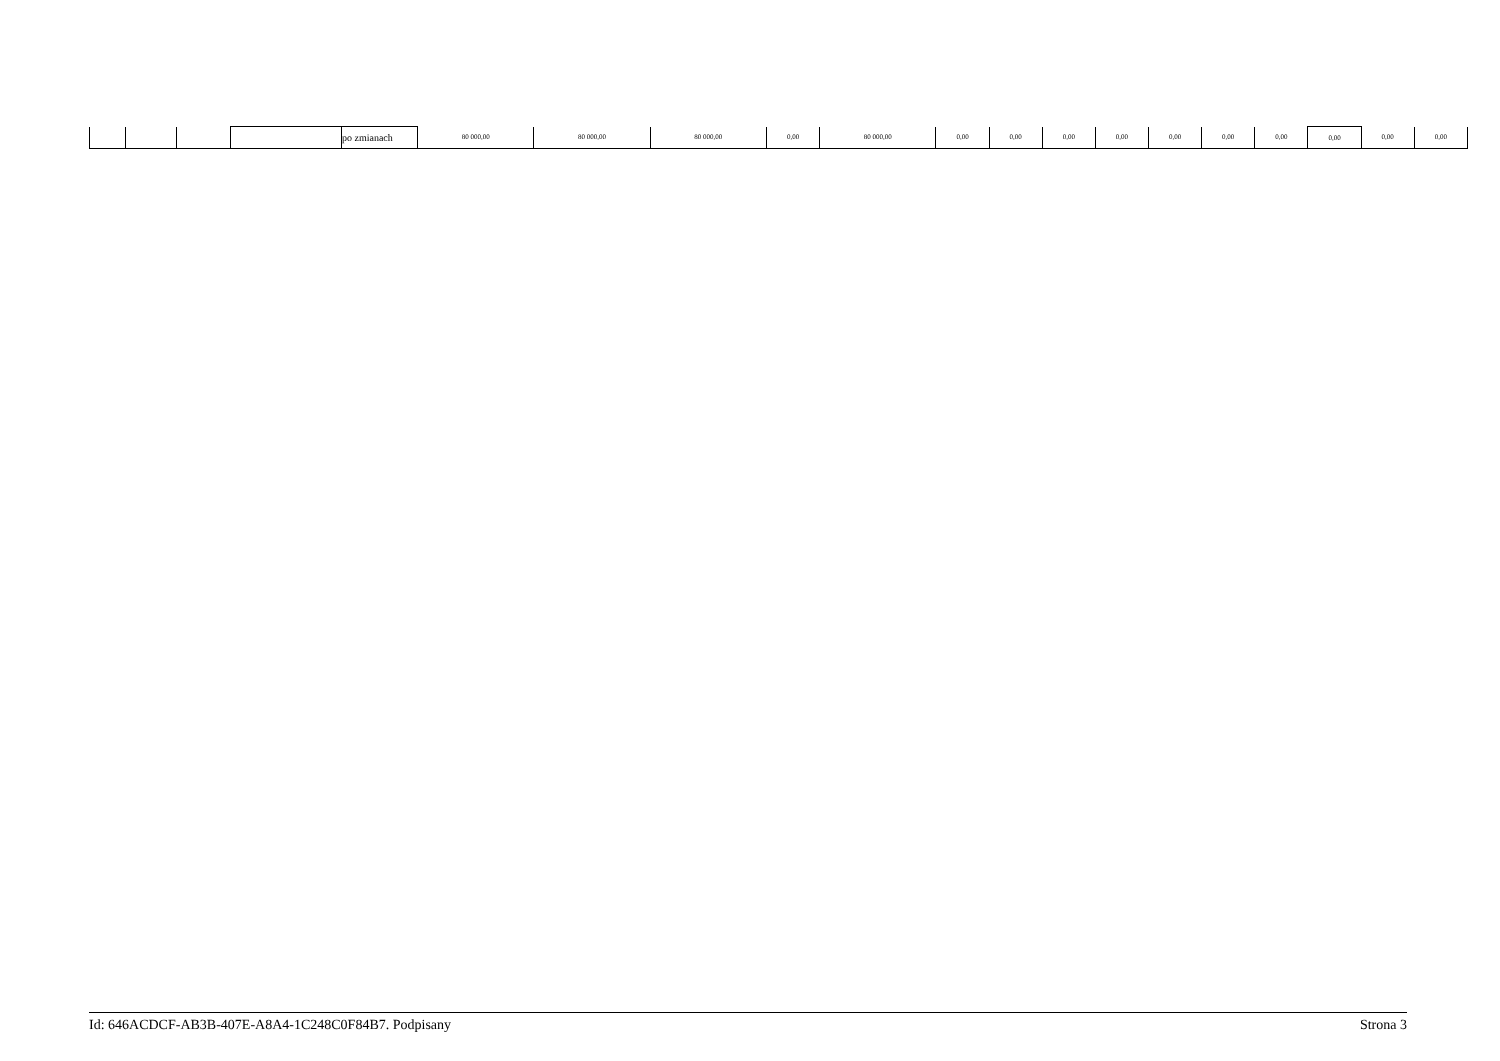| | | | | po zmianach | 80 000,00 | 80 000,00 | 80 000,00 | 0,00 | 80 000,00 | 0,00 | 0,00 | 0,00 | 0,00 | 0,00 | 0,00 | 0,00 | 0,00 | 0,00 | 0,00 |
Id: 646ACDCF-AB3B-407E-A8A4-1C248C0F84B7. Podpisany Strona 3